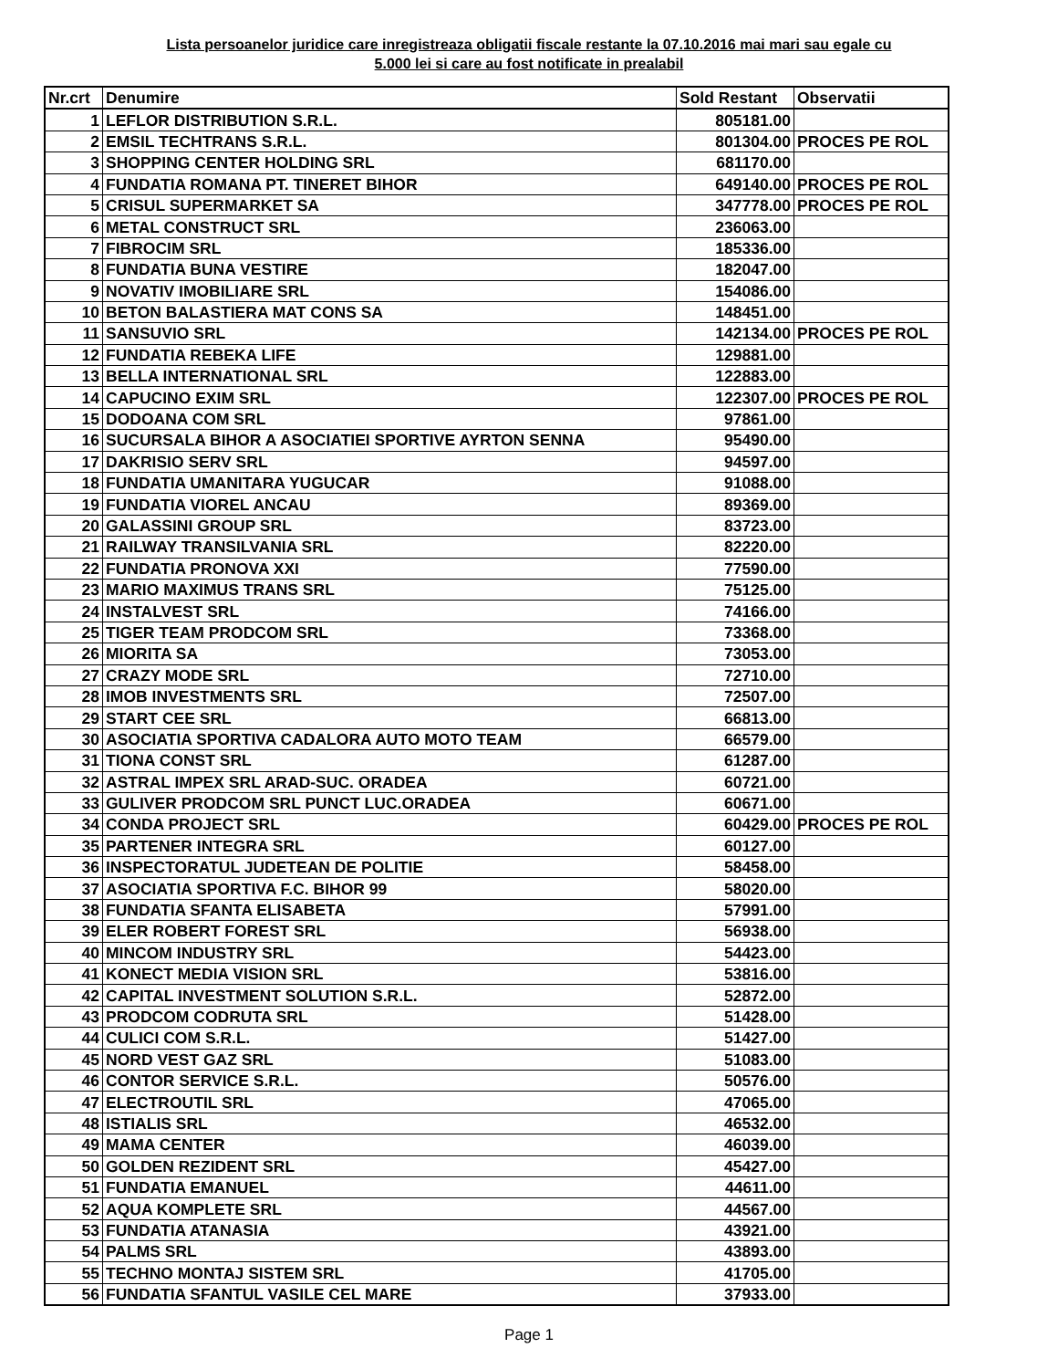Lista persoanelor juridice care inregistreaza obligatii fiscale restante la 07.10.2016 mai mari sau egale cu
5.000 lei si care au fost notificate in prealabil
| Nr.crt | Denumire | Sold Restant | Observatii |
| --- | --- | --- | --- |
| 1 | LEFLOR DISTRIBUTION S.R.L. | 805181.00 | |
| 2 | EMSIL TECHTRANS S.R.L. | 801304.00 | PROCES PE ROL |
| 3 | SHOPPING CENTER HOLDING SRL | 681170.00 | |
| 4 | FUNDATIA ROMANA PT. TINERET BIHOR | 649140.00 | PROCES PE ROL |
| 5 | CRISUL SUPERMARKET SA | 347778.00 | PROCES PE ROL |
| 6 | METAL CONSTRUCT SRL | 236063.00 | |
| 7 | FIBROCIM SRL | 185336.00 | |
| 8 | FUNDATIA BUNA VESTIRE | 182047.00 | |
| 9 | NOVATIV IMOBILIARE SRL | 154086.00 | |
| 10 | BETON BALASTIERA MAT CONS SA | 148451.00 | |
| 11 | SANSUVIO SRL | 142134.00 | PROCES PE ROL |
| 12 | FUNDATIA REBEKA LIFE | 129881.00 | |
| 13 | BELLA INTERNATIONAL SRL | 122883.00 | |
| 14 | CAPUCINO EXIM SRL | 122307.00 | PROCES PE ROL |
| 15 | DODOANA COM SRL | 97861.00 | |
| 16 | SUCURSALA BIHOR A ASOCIATIEI SPORTIVE AYRTON SENNA | 95490.00 | |
| 17 | DAKRISIO SERV SRL | 94597.00 | |
| 18 | FUNDATIA UMANITARA YUGUCAR | 91088.00 | |
| 19 | FUNDATIA VIOREL ANCAU | 89369.00 | |
| 20 | GALASSINI GROUP SRL | 83723.00 | |
| 21 | RAILWAY TRANSILVANIA SRL | 82220.00 | |
| 22 | FUNDATIA PRONOVA XXI | 77590.00 | |
| 23 | MARIO MAXIMUS TRANS SRL | 75125.00 | |
| 24 | INSTALVEST SRL | 74166.00 | |
| 25 | TIGER TEAM PRODCOM SRL | 73368.00 | |
| 26 | MIORITA SA | 73053.00 | |
| 27 | CRAZY MODE SRL | 72710.00 | |
| 28 | IMOB INVESTMENTS SRL | 72507.00 | |
| 29 | START CEE SRL | 66813.00 | |
| 30 | ASOCIATIA SPORTIVA CADALORA AUTO MOTO TEAM | 66579.00 | |
| 31 | TIONA CONST SRL | 61287.00 | |
| 32 | ASTRAL IMPEX SRL ARAD-SUC. ORADEA | 60721.00 | |
| 33 | GULIVER PRODCOM SRL PUNCT LUC.ORADEA | 60671.00 | |
| 34 | CONDA PROJECT SRL | 60429.00 | PROCES PE ROL |
| 35 | PARTENER INTEGRA SRL | 60127.00 | |
| 36 | INSPECTORATUL JUDETEAN DE POLITIE | 58458.00 | |
| 37 | ASOCIATIA SPORTIVA F.C. BIHOR 99 | 58020.00 | |
| 38 | FUNDATIA SFANTA ELISABETA | 57991.00 | |
| 39 | ELER ROBERT FOREST SRL | 56938.00 | |
| 40 | MINCOM INDUSTRY SRL | 54423.00 | |
| 41 | KONECT MEDIA VISION SRL | 53816.00 | |
| 42 | CAPITAL INVESTMENT SOLUTION S.R.L. | 52872.00 | |
| 43 | PRODCOM CODRUTA SRL | 51428.00 | |
| 44 | CULICI COM S.R.L. | 51427.00 | |
| 45 | NORD VEST GAZ SRL | 51083.00 | |
| 46 | CONTOR SERVICE S.R.L. | 50576.00 | |
| 47 | ELECTROUTIL SRL | 47065.00 | |
| 48 | ISTIALIS SRL | 46532.00 | |
| 49 | MAMA CENTER | 46039.00 | |
| 50 | GOLDEN REZIDENT SRL | 45427.00 | |
| 51 | FUNDATIA EMANUEL | 44611.00 | |
| 52 | AQUA KOMPLETE SRL | 44567.00 | |
| 53 | FUNDATIA ATANASIA | 43921.00 | |
| 54 | PALMS SRL | 43893.00 | |
| 55 | TECHNO MONTAJ SISTEM SRL | 41705.00 | |
| 56 | FUNDATIA SFANTUL VASILE CEL MARE | 37933.00 | |
Page 1